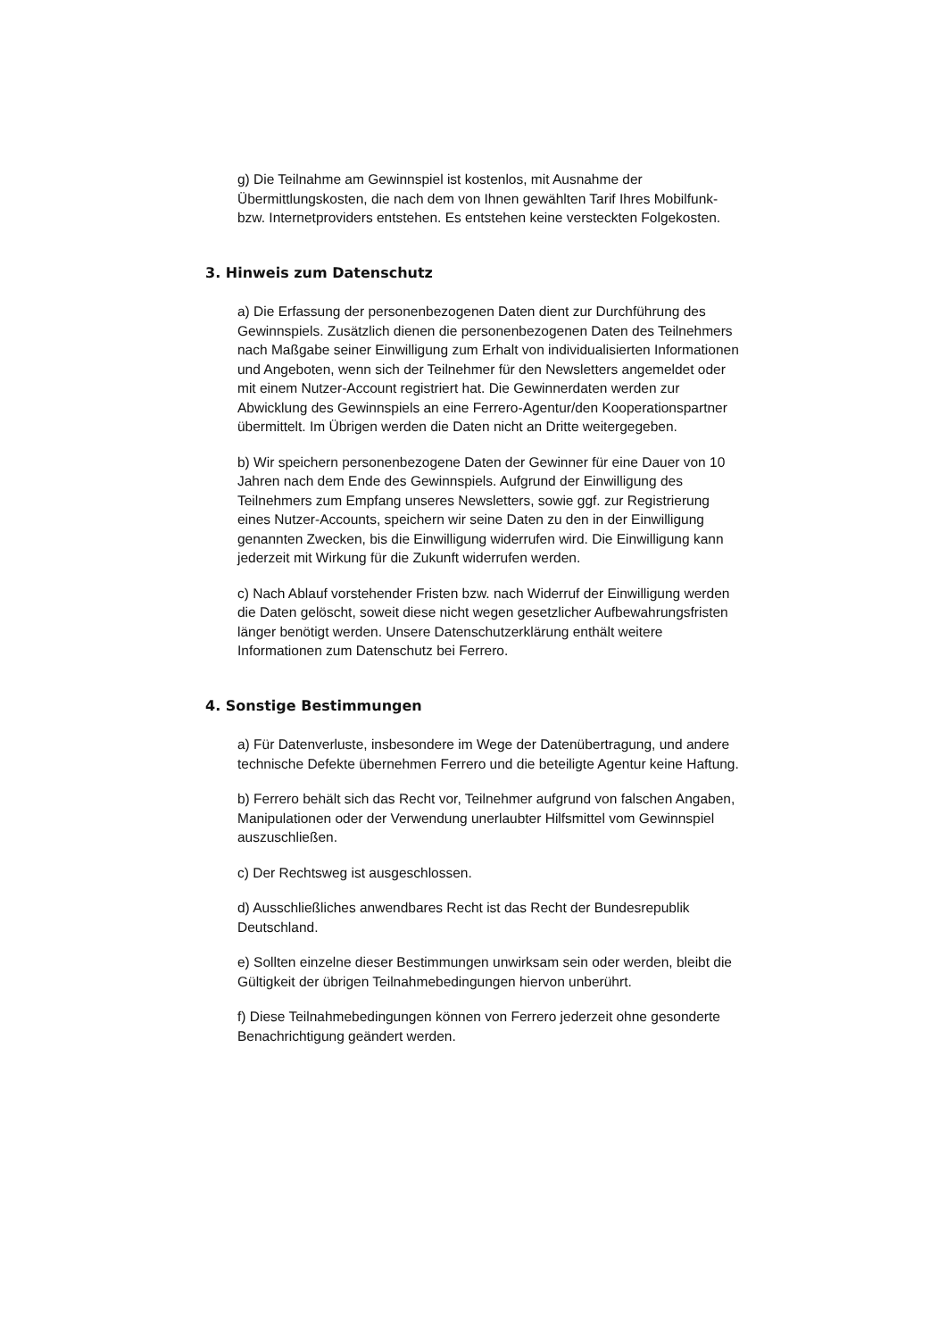g) Die Teilnahme am Gewinnspiel ist kostenlos, mit Ausnahme der Übermittlungskosten, die nach dem von Ihnen gewählten Tarif Ihres Mobilfunk- bzw. Internetproviders entstehen. Es entstehen keine versteckten Folgekosten.
3. Hinweis zum Datenschutz
a) Die Erfassung der personenbezogenen Daten dient zur Durchführung des Gewinnspiels. Zusätzlich dienen die personenbezogenen Daten des Teilnehmers nach Maßgabe seiner Einwilligung zum Erhalt von individualisierten Informationen und Angeboten, wenn sich der Teilnehmer für den Newsletters angemeldet oder mit einem Nutzer-Account registriert hat. Die Gewinnerdaten werden zur Abwicklung des Gewinnspiels an eine Ferrero-Agentur/den Kooperationspartner übermittelt. Im Übrigen werden die Daten nicht an Dritte weitergegeben.
b) Wir speichern personenbezogene Daten der Gewinner für eine Dauer von 10 Jahren nach dem Ende des Gewinnspiels. Aufgrund der Einwilligung des Teilnehmers zum Empfang unseres Newsletters, sowie ggf. zur Registrierung eines Nutzer-Accounts, speichern wir seine Daten zu den in der Einwilligung genannten Zwecken, bis die Einwilligung widerrufen wird. Die Einwilligung kann jederzeit mit Wirkung für die Zukunft widerrufen werden.
c) Nach Ablauf vorstehender Fristen bzw. nach Widerruf der Einwilligung werden die Daten gelöscht, soweit diese nicht wegen gesetzlicher Aufbewahrungsfristen länger benötigt werden. Unsere Datenschutzerklärung enthält weitere Informationen zum Datenschutz bei Ferrero.
4. Sonstige Bestimmungen
a) Für Datenverluste, insbesondere im Wege der Datenübertragung, und andere technische Defekte übernehmen Ferrero und die beteiligte Agentur keine Haftung.
b) Ferrero behält sich das Recht vor, Teilnehmer aufgrund von falschen Angaben, Manipulationen oder der Verwendung unerlaubter Hilfsmittel vom Gewinnspiel auszuschließen.
c) Der Rechtsweg ist ausgeschlossen.
d) Ausschließliches anwendbares Recht ist das Recht der Bundesrepublik Deutschland.
e) Sollten einzelne dieser Bestimmungen unwirksam sein oder werden, bleibt die Gültigkeit der übrigen Teilnahmebedingungen hiervon unberührt.
f) Diese Teilnahmebedingungen können von Ferrero jederzeit ohne gesonderte Benachrichtigung geändert werden.